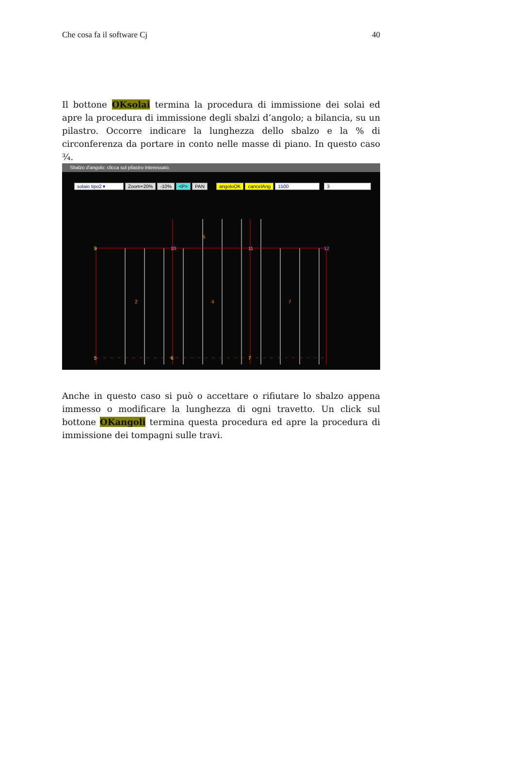Che cosa fa il software Cj 40
Il bottone OKsolai termina la procedura di immissione dei solai ed apre la procedura di immissione degli sbalzi d’angolo; a bilancia, su un pilastro. Occorre indicare la lunghezza dello sbalzo e la % di circonferenza da portare in conto nelle masse di piano. In questo caso ¾.
Sbalzo d'angolo: clicca sul pilastro interessato.
solaio tipo2 ▾ Zoom+20% -10% <P> PAN angoloOK cancelAng 1500 3
9
10
11
12
5
6
7
2
4
7
5
Anche in questo caso si può o accettare o rifiutare lo sbalzo appena immesso o modificare la lunghezza di ogni travetto. Un click sul bottone OKangoli termina questa procedura ed apre la procedura di immissione dei tompagni sulle travi.